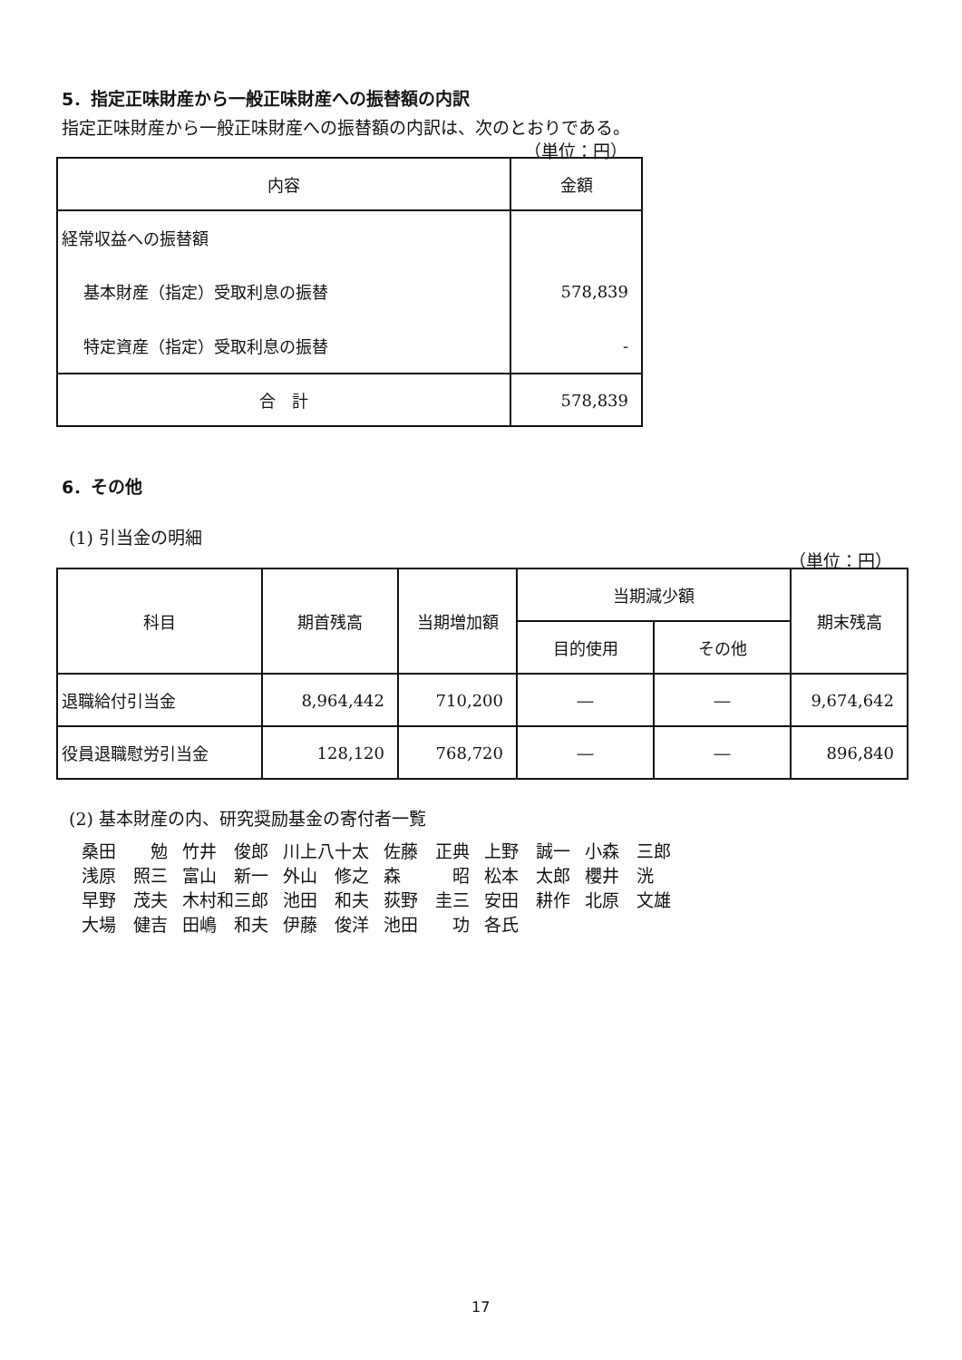5．指定正味財産から一般正味財産への振替額の内訳
指定正味財産から一般正味財産への振替額の内訳は、次のとおりである。
（単位：円）
| 内容 | 金額 |
| --- | --- |
| 経常収益への振替額 | |
| 基本財産（指定）受取利息の振替 | 578,839 |
| 特定資産（指定）受取利息の振替 | - |
| 合 計 | 578,839 |
6．その他
(1) 引当金の明細
（単位：円）
| 科目 | 期首残高 | 当期増加額 | 当期減少額 | | 期末残高 |
| --- | --- | --- | --- | --- | --- |
| | | | 目的使用 | その他 | |
| 退職給付引当金 | 8,964,442 | 710,200 | ― | ― | 9,674,642 |
| 役員退職慰労引当金 | 128,120 | 768,720 | ― | ― | 896,840 |
(2) 基本財産の内、研究奨励基金の寄付者一覧
| 桑田 勉 | 竹井 俊郎 | 川上八十太 | 佐藤 正典 | 上野 誠一 | 小森 三郎 |
| 浅原 照三 | 富山 新一 | 外山 修之 | 森 昭 | 松本 太郎 | 櫻井 洸 |
| 早野 茂夫 | 木村和三郎 | 池田 和夫 | 荻野 圭三 | 安田 耕作 | 北原 文雄 |
| 大場 健吉 | 田嶋 和夫 | 伊藤 俊洋 | 池田 功 | 各氏 | |
17